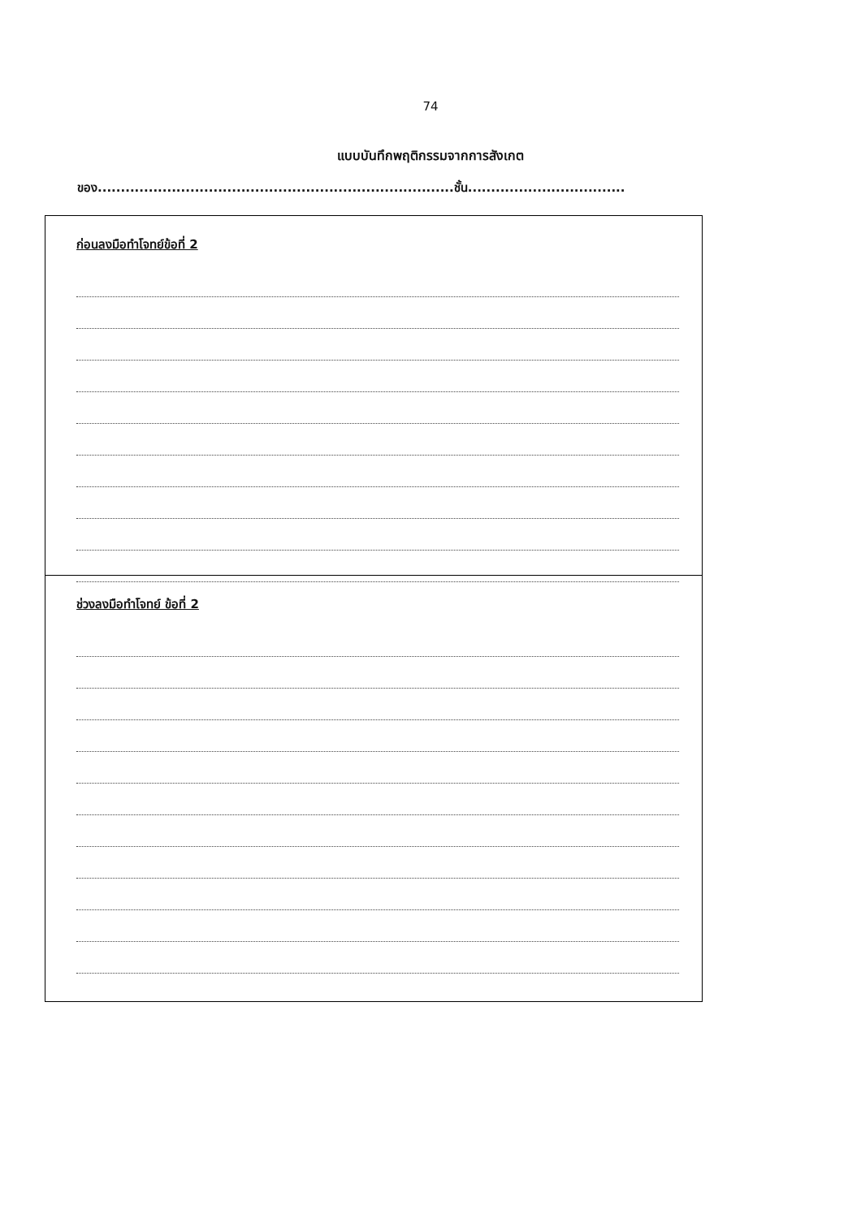74
แบบบันทึกพฤติกรรมจากการสังเกต
ของ.............................................................................ชั้น..................................
ก่อนลงมือทำโจทย์ข้อที่ 2
ช่วงลงมือทำโจทย์ ข้อที่ 2